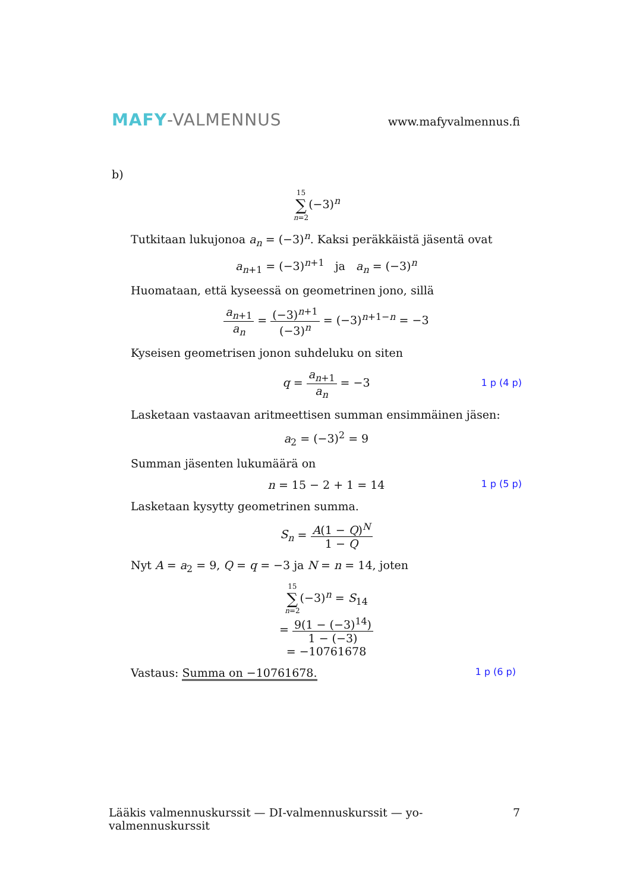MAFY-VALMENNUS
www.mafyvalmennus.fi
b)
15 ∑ n=2(−3)<sup>n</sup>
Tutkitaan lukujonoa a<sub>n</sub> = (−3)<sup>n</sup>. Kaksi peräkkäistä jäsentä ovat
a<sub>n+1</sub> = (−3)<sup>n+1</sup> ja a<sub>n</sub> = (−3)<sup>n</sup>
Huomataan, että kyseessä on geometrinen jono, sillä
a<sub>n+1</sub> a<sub>n</sub> = (−3)<sup>n+1</sup> (−3)<sup>n</sup> = (−3)<sup>n+1−n</sup> = −3
Kyseisen geometrisen jonon suhdeluku on siten
q = a<sub>n+1</sub> a<sub>n</sub> = −3 1 p (4 p)
Lasketaan vastaavan aritmeettisen summan ensimmäinen jäsen:
a<sub>2</sub> = (−3)<sup>2</sup> = 9
Summan jäsenten lukumäärä on
n = 15 − 2 + 1 = 14 1 p (5 p)
Lasketaan kysytty geometrinen summa.
S<sub>n</sub> = A(1 − Q)<sup>N</sup> 1 − Q
Nyt A = a<sub>2</sub> = 9, Q = q = −3 ja N = n = 14, joten
15 ∑ n=2(−3)<sup>n</sup> = S<sub>14</sub>
= 9(1 − (−3)<sup>14</sup>) 1 − (−3)
= −10761678
Vastaus: Summa on −10761678. 1 p (6 p)
Lääkis valmennuskurssit — DI-valmennuskurssit — yo-valmennuskurssit 7